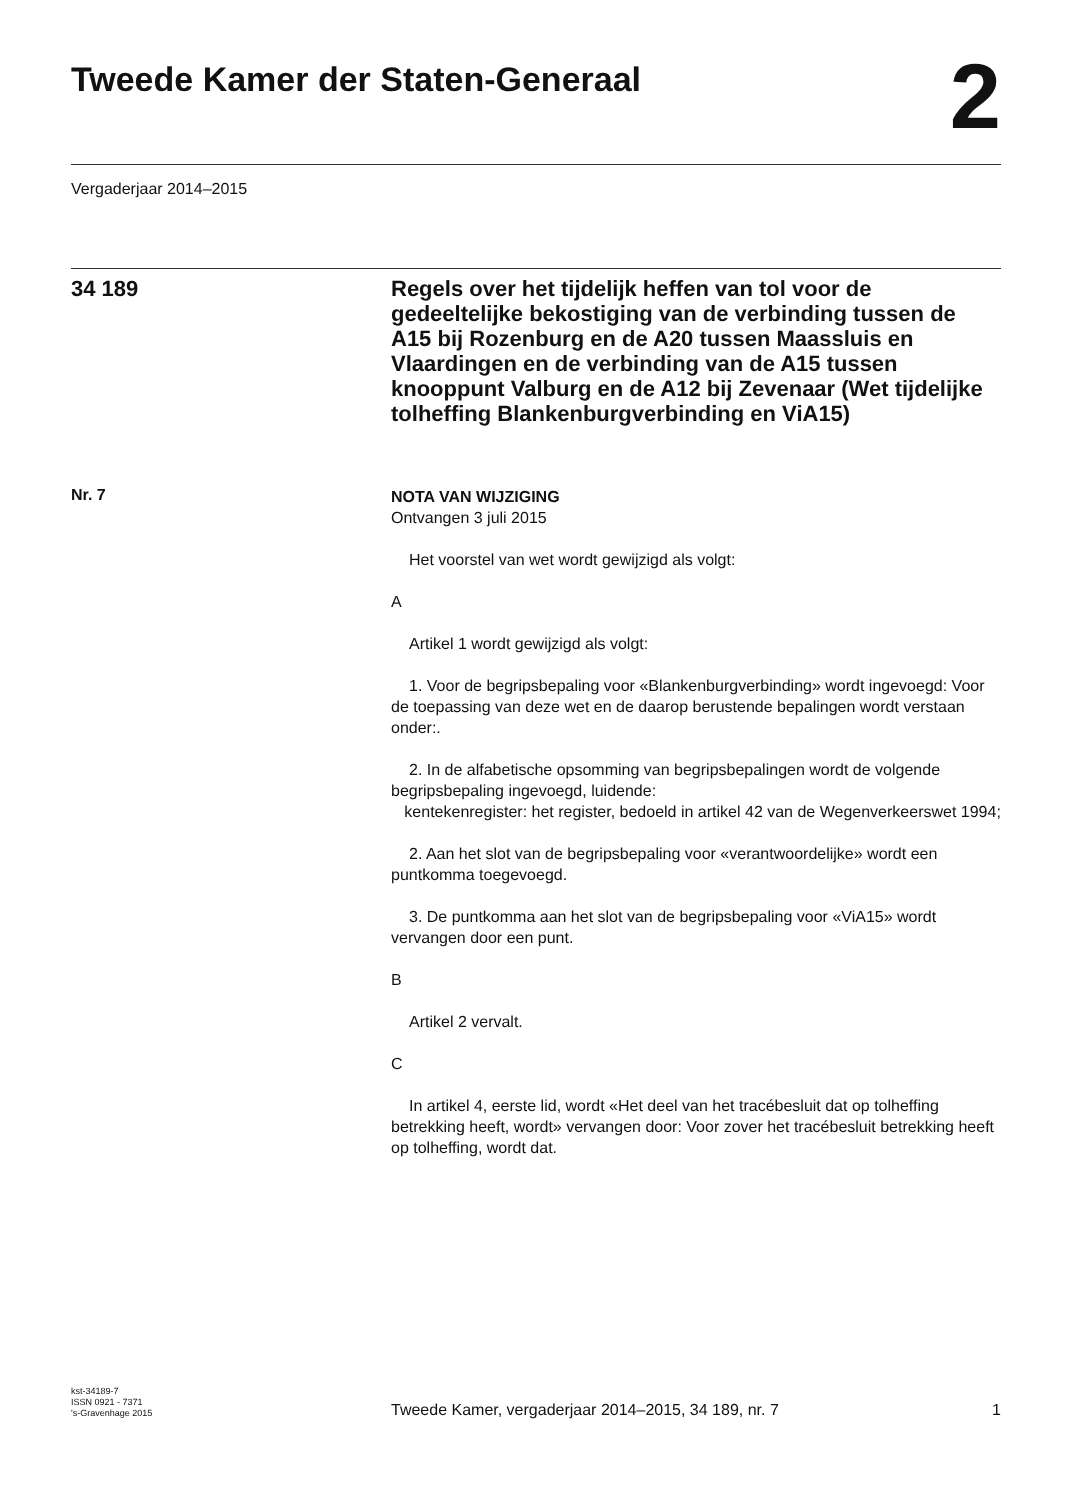Tweede Kamer der Staten-Generaal
2
Vergaderjaar 2014–2015
34 189
Regels over het tijdelijk heffen van tol voor de gedeeltelijke bekostiging van de verbinding tussen de A15 bij Rozenburg en de A20 tussen Maassluis en Vlaardingen en de verbinding van de A15 tussen knooppunt Valburg en de A12 bij Zevenaar (Wet tijdelijke tolheffing Blankenburgverbinding en ViA15)
Nr. 7
NOTA VAN WIJZIGING
Ontvangen 3 juli 2015
Het voorstel van wet wordt gewijzigd als volgt:
A
Artikel 1 wordt gewijzigd als volgt:
1. Voor de begripsbepaling voor «Blankenburgverbinding» wordt ingevoegd: Voor de toepassing van deze wet en de daarop berustende bepalingen wordt verstaan onder:.
2. In de alfabetische opsomming van begripsbepalingen wordt de volgende begripsbepaling ingevoegd, luidende:
kentekenregister: het register, bedoeld in artikel 42 van de Wegenverkeerswet 1994;
2. Aan het slot van de begripsbepaling voor «verantwoordelijke» wordt een puntkomma toegevoegd.
3. De puntkomma aan het slot van de begripsbepaling voor «ViA15» wordt vervangen door een punt.
B
Artikel 2 vervalt.
C
In artikel 4, eerste lid, wordt «Het deel van het tracébesluit dat op tolheffing betrekking heeft, wordt» vervangen door: Voor zover het tracébesluit betrekking heeft op tolheffing, wordt dat.
kst-34189-7
ISSN 0921 - 7371
's-Gravenhage 2015
Tweede Kamer, vergaderjaar 2014–2015, 34 189, nr. 7
1